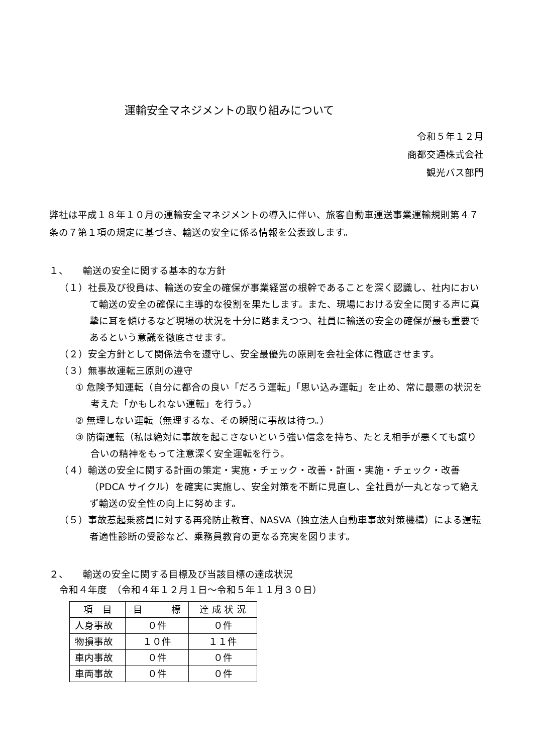運輸安全マネジメントの取り組みについて
令和５年１２月
商都交通株式会社
観光バス部門
弊社は平成１８年１０月の運輸安全マネジメントの導入に伴い、旅客自動車運送事業運輸規則第４７条の７第１項の規定に基づき、輸送の安全に係る情報を公表致します。
１、　　輸送の安全に関する基本的な方針
（１）社長及び役員は、輸送の安全の確保が事業経営の根幹であることを深く認識し、社内において輸送の安全の確保に主導的な役割を果たします。また、現場における安全に関する声に真摯に耳を傾けるなど現場の状況を十分に踏まえつつ、社員に輸送の安全の確保が最も重要であるという意識を徹底させます。
（２）安全方針として関係法令を遵守し、安全最優先の原則を会社全体に徹底させます。
（３）無事故運転三原則の遵守
① 危険予知運転（自分に都合の良い「だろう運転」「思い込み運転」を止め、常に最悪の状況を考えた「かもしれない運転」を行う。）
② 無理しない運転（無理するな、その瞬間に事故は待つ。）
③ 防衛運転（私は絶対に事故を起こさないという強い信念を持ち、たとえ相手が悪くても譲り合いの精神をもって注意深く安全運転を行う。
（４）輸送の安全に関する計画の策定・実施・チェック・改善・計画・実施・チェック・改善（PDCA サイクル）を確実に実施し、安全対策を不断に見直し、全社員が一丸となって絶えず輸送の安全性の向上に努めます。
（５）事故惹起乗務員に対する再発防止教育、NASVA（独立法人自動車事故対策機構）による運転者適性診断の受診など、乗務員教育の更なる充実を図ります。
２、　　輸送の安全に関する目標及び当該目標の達成状況
令和４年度　（令和４年１２月１日～令和５年１１月３０日）
| 項 目 | 目 標 | 達 成 状 況 |
| --- | --- | --- |
| 人身事故 | ０件 | ０件 |
| 物損事故 | １０件 | １１件 |
| 車内事故 | ０件 | ０件 |
| 車両事故 | ０件 | ０件 |